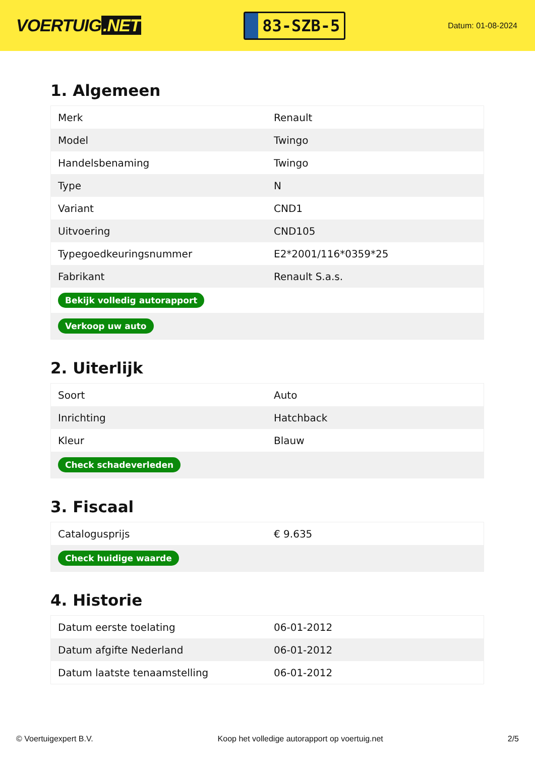VOERTUIG.NET
83-SZB-5
Datum: 01-08-2024
1. Algemeen
| Merk | Renault |
| Model | Twingo |
| Handelsbenaming | Twingo |
| Type | N |
| Variant | CND1 |
| Uitvoering | CND105 |
| Typegoedkeuringsnummer | E2*2001/116*0359*25 |
| Fabrikant | Renault S.a.s. |
| Bekijk volledig autorapport | |
| Verkoop uw auto | |
2. Uiterlijk
| Soort | Auto |
| Inrichting | Hatchback |
| Kleur | Blauw |
| Check schadeverleden | |
3. Fiscaal
| Catalogusprijs | € 9.635 |
| Check huidige waarde | |
4. Historie
| Datum eerste toelating | 06-01-2012 |
| Datum afgifte Nederland | 06-01-2012 |
| Datum laatste tenaamstelling | 06-01-2012 |
© Voertuigexpert B.V. Koop het volledige autorapport op voertuig.net 2/5